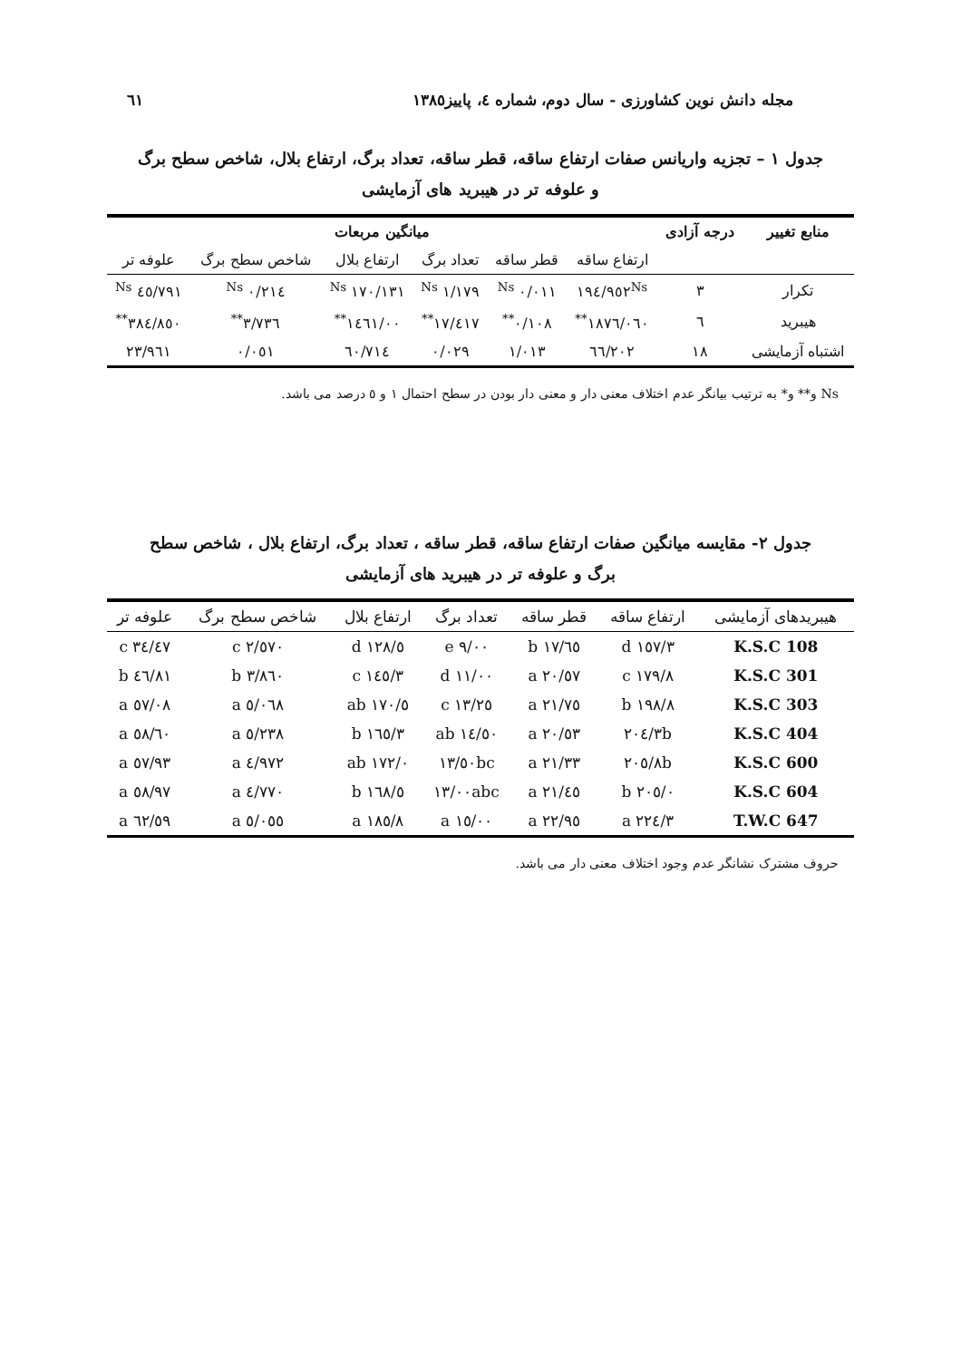مجله دانش نوین کشاورزی - سال دوم، شماره ٤، پاییز١٣٨٥ ٦١
جدول ١ – تجزیه واریانس صفات ارتفاع ساقه، قطر ساقه، تعداد برگ، ارتفاع بلال، شاخص سطح برگ و علوفه تر در هیبرید های آزمایشی
| منابع تغییر | درجه آزادی | میانگین مربعات | | | | | |
| --- | --- | --- | --- | --- | --- | --- | --- |
| | | ارتفاع ساقه | قطر ساقه | تعداد برگ | ارتفاع بلال | شاخص سطح برگ | علوفه تر |
| تکرار | ٣ | ١٩٤/٩٥٢<sup>Ns</sup> | ٠/٠١١ <sup>Ns</sup> | ١/١٧٩ <sup>Ns</sup> | ١٧٠/١٣١ <sup>Ns</sup> | ٠/٢١٤ <sup>Ns</sup> | ٤٥/٧٩١ <sup>Ns</sup> |
| هیبرید | ٦ | ١٨٧٦/٠٦٠<sup>**</sup> | ٠/١٠٨<sup>**</sup> | ١٧/٤١٧<sup>**</sup> | ١٤٦١/٠٠<sup>**</sup> | ٣/٧٣٦<sup>**</sup> | ٣٨٤/٨٥٠<sup>**</sup> |
| اشتباه آزمایشی | ١٨ | ٦٦/٢٠٢ | ١/٠١٣ | ٠/٠٢٩ | ٦٠/٧١٤ | ٠/٠٥١ | ٢٣/٩٦١ |
Ns و** و* به ترتیب بیانگر عدم اختلاف معنی دار و معنی دار بودن در سطح احتمال ١ و ٥ درصد می باشد.
جدول ٢- مقایسه میانگین صفات ارتفاع ساقه، قطر ساقه ، تعداد برگ، ارتفاع بلال ، شاخص سطح برگ و علوفه تر در هیبرید های آزمایشی
| هیبریدهای آزمایشی | ارتفاع ساقه | قطر ساقه | تعداد برگ | ارتفاع بلال | شاخص سطح برگ | علوفه تر |
| --- | --- | --- | --- | --- | --- | --- |
| K.S.C 108 | ١٥٧/٣ d | ١٧/٦٥ b | ٩/٠٠ e | ١٢٨/٥ d | ٢/٥٧٠ c | ٣٤/٤٧ c |
| K.S.C 301 | ١٧٩/٨ c | ٢٠/٥٧ a | ١١/٠٠ d | ١٤٥/٣ c | ٣/٨٦٠ b | ٤٦/٨١ b |
| K.S.C 303 | ١٩٨/٨ b | ٢١/٧٥ a | ١٣/٢٥ c | ١٧٠/٥ ab | ٥/٠٦٨ a | ٥٧/٠٨ a |
| K.S.C 404 | ٢٠٤/٣b | ٢٠/٥٣ a | ١٤/٥٠ ab | ١٦٥/٣ b | ٥/٢٣٨ a | ٥٨/٦٠ a |
| K.S.C 600 | ٢٠٥/٨b | ٢١/٣٣ a | ١٣/٥٠bc | ١٧٢/٠ ab | ٤/٩٧٢ a | ٥٧/٩٣ a |
| K.S.C 604 | ٢٠٥/٠ b | ٢١/٤٥ a | ١٣/٠٠abc | ١٦٨/٥ b | ٤/٧٧٠ a | ٥٨/٩٧ a |
| T.W.C 647 | ٢٢٤/٣ a | ٢٢/٩٥ a | ١٥/٠٠ a | ١٨٥/٨ a | ٥/٠٥٥ a | ٦٢/٥٩ a |
حروف مشترک نشانگر عدم وجود اختلاف معنی دار می باشد.